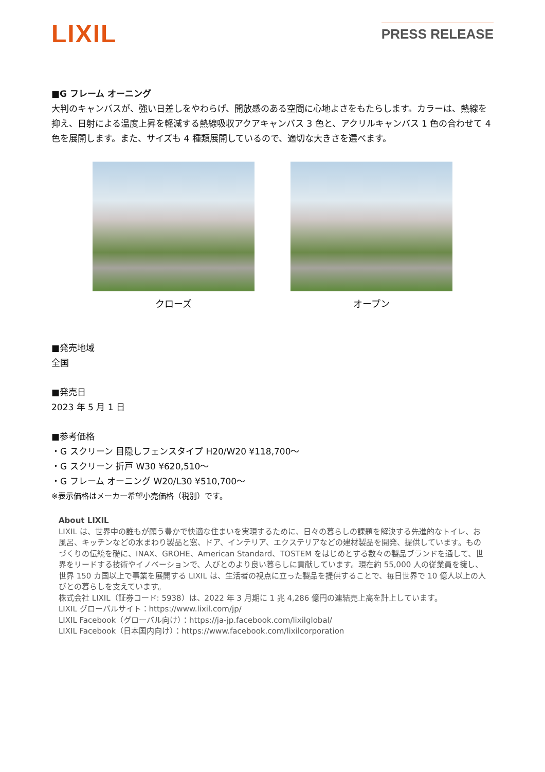LIXIL
PRESS RELEASE
■G フレーム オーニング
大判のキャンバスが、強い日差しをやわらげ、開放感のある空間に心地よさをもたらします。カラーは、熱線を抑え、日射による温度上昇を軽減する熱線吸収アクアキャンバス 3 色と、アクリルキャンバス 1 色の合わせて 4 色を展開します。また、サイズも 4 種類展開しているので、適切な大きさを選べます。
クローズ オープン
■発売地域
全国
■発売日
2023 年 5 月 1 日
■参考価格
・G スクリーン 目隠しフェンスタイプ H20/W20 ¥118,700～
・G スクリーン 折戸 W30 ¥620,510～
・G フレーム オーニング W20/L30 ¥510,700～
※表示価格はメーカー希望小売価格（税別）です。
About LIXIL
LIXIL は、世界中の誰もが願う豊かで快適な住まいを実現するために、日々の暮らしの課題を解決する先進的なトイレ、お風呂、キッチンなどの水まわり製品と窓、ドア、インテリア、エクステリアなどの建材製品を開発、提供しています。ものづくりの伝統を礎に、INAX、GROHE、American Standard、TOSTEM をはじめとする数々の製品ブランドを通して、世界をリードする技術やイノベーションで、人びとのより良い暮らしに貢献しています。現在約 55,000 人の従業員を擁し、世界 150 カ国以上で事業を展開する LIXIL は、生活者の視点に立った製品を提供することで、毎日世界で 10 億人以上の人びとの暮らしを支えています。
株式会社 LIXIL（証券コード: 5938）は、2022 年 3 月期に 1 兆 4,286 億円の連結売上高を計上しています。
LIXIL グローバルサイト：https://www.lixil.com/jp/
LIXIL Facebook（グローバル向け）：https://ja-jp.facebook.com/lixilglobal/
LIXIL Facebook（日本国内向け）：https://www.facebook.com/lixilcorporation